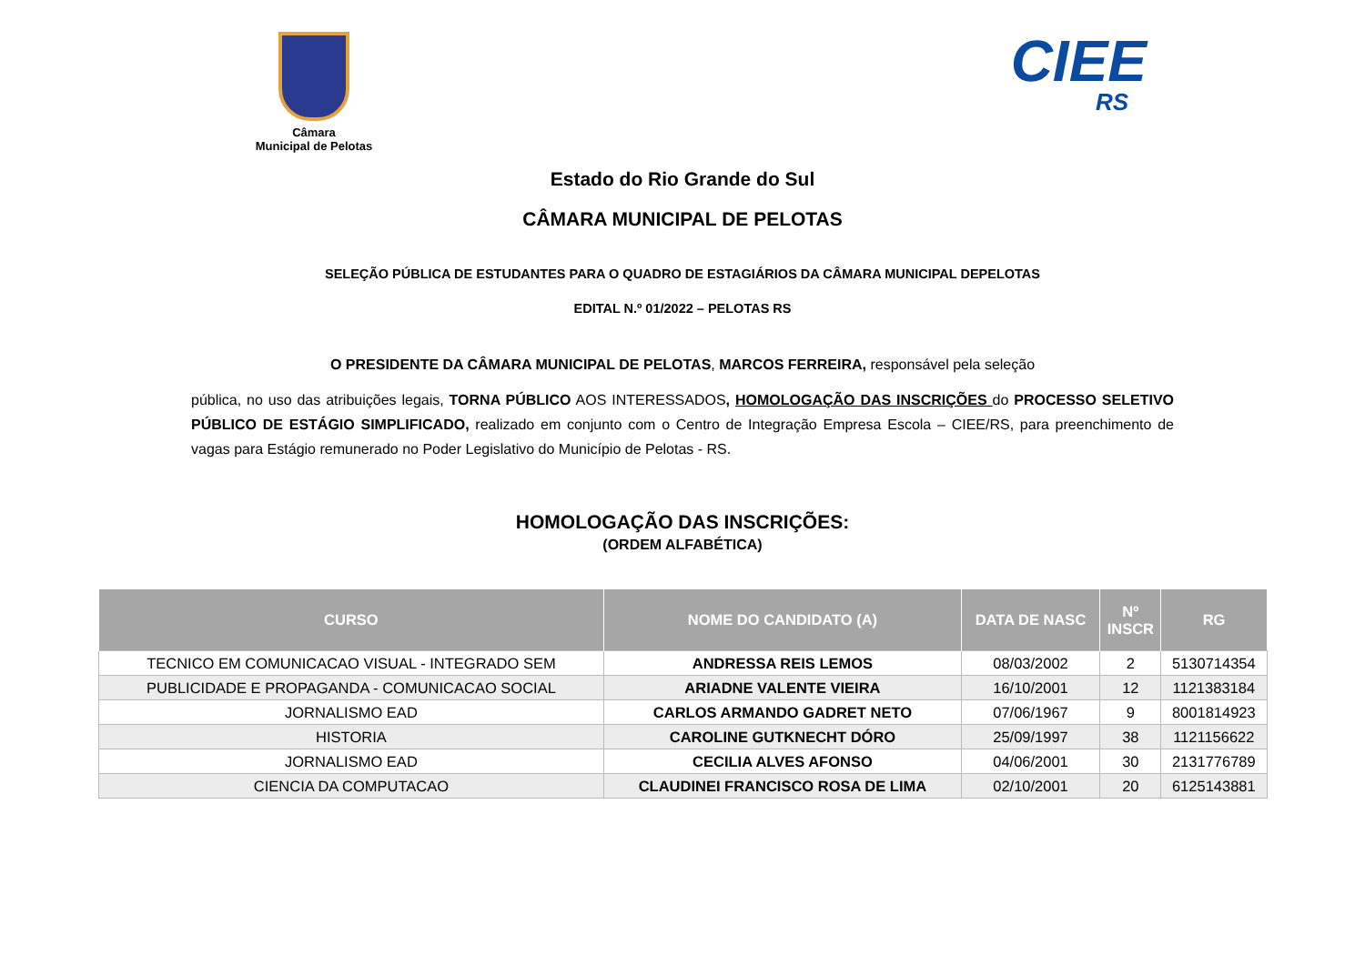Câmara
Municipal de Pelotas
CIEE
RS
Estado do Rio Grande do Sul
CÂMARA MUNICIPAL DE PELOTAS
SELEÇÃO PÚBLICA DE ESTUDANTES PARA O QUADRO DE ESTAGIÁRIOS DA CÂMARA MUNICIPAL DEPELOTAS
EDITAL N.º 01/2022 – PELOTAS RS
O PRESIDENTE DA CÂMARA MUNICIPAL DE PELOTAS, MARCOS FERREIRA, responsável pela seleção
pública, no uso das atribuições legais, TORNA PÚBLICO AOS INTERESSADOS, HOMOLOGAÇÃO DAS INSCRIÇÕES do PROCESSO SELETIVO PÚBLICO DE ESTÁGIO SIMPLIFICADO, realizado em conjunto com o Centro de Integração Empresa Escola – CIEE/RS, para preenchimento de vagas para Estágio remunerado no Poder Legislativo do Município de Pelotas - RS.
HOMOLOGAÇÃO DAS INSCRIÇÕES:
(ORDEM ALFABÉTICA)
| CURSO | NOME DO CANDIDATO (A) | DATA DE NASC | Nº INSCR | RG |
| --- | --- | --- | --- | --- |
| TECNICO EM COMUNICACAO VISUAL - INTEGRADO SEM | ANDRESSA REIS LEMOS | 08/03/2002 | 2 | 5130714354 |
| PUBLICIDADE E PROPAGANDA - COMUNICACAO SOCIAL | ARIADNE VALENTE VIEIRA | 16/10/2001 | 12 | 1121383184 |
| JORNALISMO EAD | CARLOS ARMANDO GADRET NETO | 07/06/1967 | 9 | 8001814923 |
| HISTORIA | CAROLINE GUTKNECHT DÓRO | 25/09/1997 | 38 | 1121156622 |
| JORNALISMO EAD | CECILIA ALVES AFONSO | 04/06/2001 | 30 | 2131776789 |
| CIENCIA DA COMPUTACAO | CLAUDINEI FRANCISCO ROSA DE LIMA | 02/10/2001 | 20 | 6125143881 |